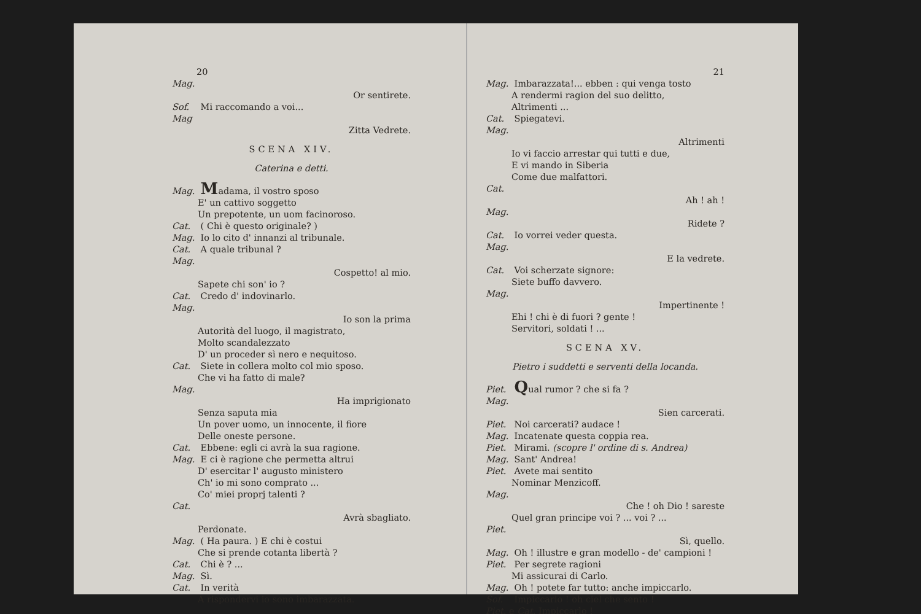20
Mag.
Or sentirete.
Sof. Mi raccomando a voi...
Mag
Zitta Vedrete.
SCENA XIV.
Caterina e detti.
Mag. Madama, il vostro sposo
E' un cattivo soggetto
Un prepotente, un uom facinoroso.
Cat. ( Chi è questo originale? )
Mag. Io lo cito d' innanzi al tribunale.
Cat. A quale tribunal ?
Mag.
Cospetto! al mio.
Sapete chi son' io ?
Cat. Credo d' indovinarlo.
Mag.
Io son la prima
Autorità del luogo, il magistrato,
Molto scandalezzato
D' un proceder sì nero e nequitoso.
Cat. Siete in collera molto col mio sposo.
Che vi ha fatto di male?
Mag.
Ha imprigionato
Senza saputa mia
Un pover uomo, un innocente, il fiore
Delle oneste persone.
Cat. Ebbene: egli ci avrà la sua ragione.
Mag. E ci è ragione che permetta altrui
D' esercitar l' augusto ministero
Ch' io mi sono comprato ...
Co' miei proprj talenti ?
Cat.
Avrà sbagliato.
Perdonate.
Mag. ( Ha paura. ) E chi è costui
Che si prende cotanta libertà ?
Cat. Chi è ? ...
Mag. Sì.
Cat. In verità
A rispondervi io sono imbarazzata.
21
Mag. Imbarazzata!... ebben : qui venga tosto
A rendermi ragion del suo delitto,
Altrimenti ...
Cat. Spiegatevi.
Mag.
Altrimenti
Io vi faccio arrestar qui tutti e due,
E vi mando in Siberia
Come due malfattori.
Cat.
Ah ! ah !
Mag.
Ridete ?
Cat. Io vorrei veder questa.
Mag.
E la vedrete.
Cat. Voi scherzate signore:
Siete buffo davvero.
Mag.
Impertinente !
Ehi ! chi è di fuori ? gente !
Servitori, soldati ! ...
SCENA XV.
Pietro i suddetti e serventi della locanda.
Piet. Qual rumor ? che si fa ?
Mag.
Sien carcerati.
Piet. Noi carcerati? audace !
Mag. Incatenate questa coppia rea.
Piet. Mirami. (scopre l' ordine di s. Andrea)
Mag. Sant' Andrea!
Piet. Avete mai sentito
Nominar Menzicoff.
Mag.
Che ! oh Dio ! sareste
Quel gran principe voi ? ... voi ? ...
Piet.
Sì, quello.
Mag. Oh ! illustre e gran modello - de' campioni !
Piet. Per segrete ragioni
Mi assicurai di Carlo.
Mag. Oh ! potete far tutto: anche impiccarlo.
Sof. Impiccarlo ! oh ciel che sento !
Piet. e Cat. Impiccarlo !